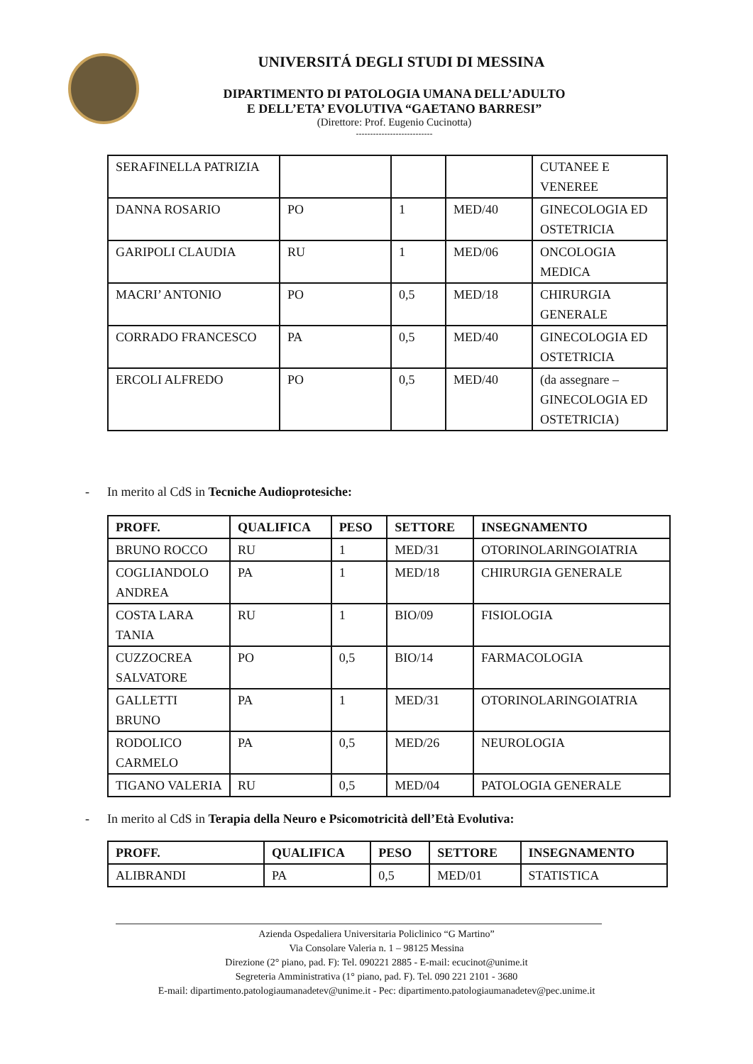UNIVERSITÁ DEGLI STUDI DI MESSINA
DIPARTIMENTO DI PATOLOGIA UMANA DELL’ADULTO
E DELL’ETA’ EVOLUTIVA “GAETANO BARRESI”
(Direttore: Prof. Eugenio Cucinotta)
---------------------------
| SERAFINELLA PATRIZIA | | | | CUTANEE E VENEREE |
| DANNA ROSARIO | PO | 1 | MED/40 | GINECOLOGIA ED OSTETRICIA |
| GARIPOLI CLAUDIA | RU | 1 | MED/06 | ONCOLOGIA MEDICA |
| MACRI’ ANTONIO | PO | 0,5 | MED/18 | CHIRURGIA GENERALE |
| CORRADO FRANCESCO | PA | 0,5 | MED/40 | GINECOLOGIA ED OSTETRICIA |
| ERCOLI ALFREDO | PO | 0,5 | MED/40 | (da assegnare – GINECOLOGIA ED OSTETRICIA) |
- In merito al CdS in Tecniche Audioprotesiche:
| PROFF. | QUALIFICA | PESO | SETTORE | INSEGNAMENTO |
| --- | --- | --- | --- | --- |
| BRUNO ROCCO | RU | 1 | MED/31 | OTORINOLARINGOIATRIA |
| COGLIANDOLO ANDREA | PA | 1 | MED/18 | CHIRURGIA GENERALE |
| COSTA LARA TANIA | RU | 1 | BIO/09 | FISIOLOGIA |
| CUZZOCREA SALVATORE | PO | 0,5 | BIO/14 | FARMACOLOGIA |
| GALLETTI BRUNO | PA | 1 | MED/31 | OTORINOLARINGOIATRIA |
| RODOLICO CARMELO | PA | 0,5 | MED/26 | NEUROLOGIA |
| TIGANO VALERIA | RU | 0,5 | MED/04 | PATOLOGIA GENERALE |
- In merito al CdS in Terapia della Neuro e Psicomotricità dell’Età Evolutiva:
| PROFF. | QUALIFICA | PESO | SETTORE | INSEGNAMENTO |
| --- | --- | --- | --- | --- |
| ALIBRANDI | PA | 0,5 | MED/01 | STATISTICA |
Azienda Ospedaliera Universitaria Policlinico “G Martino”
Via Consolare Valeria n. 1 – 98125 Messina
Direzione (2° piano, pad. F): Tel. 090221 2885 - E-mail: ecucinot@unime.it
Segreteria Amministrativa (1° piano, pad. F). Tel. 090 221 2101 - 3680
E-mail: dipartimento.patologiaumanadetev@unime.it - Pec: dipartimento.patologiaumanadetev@pec.unime.it